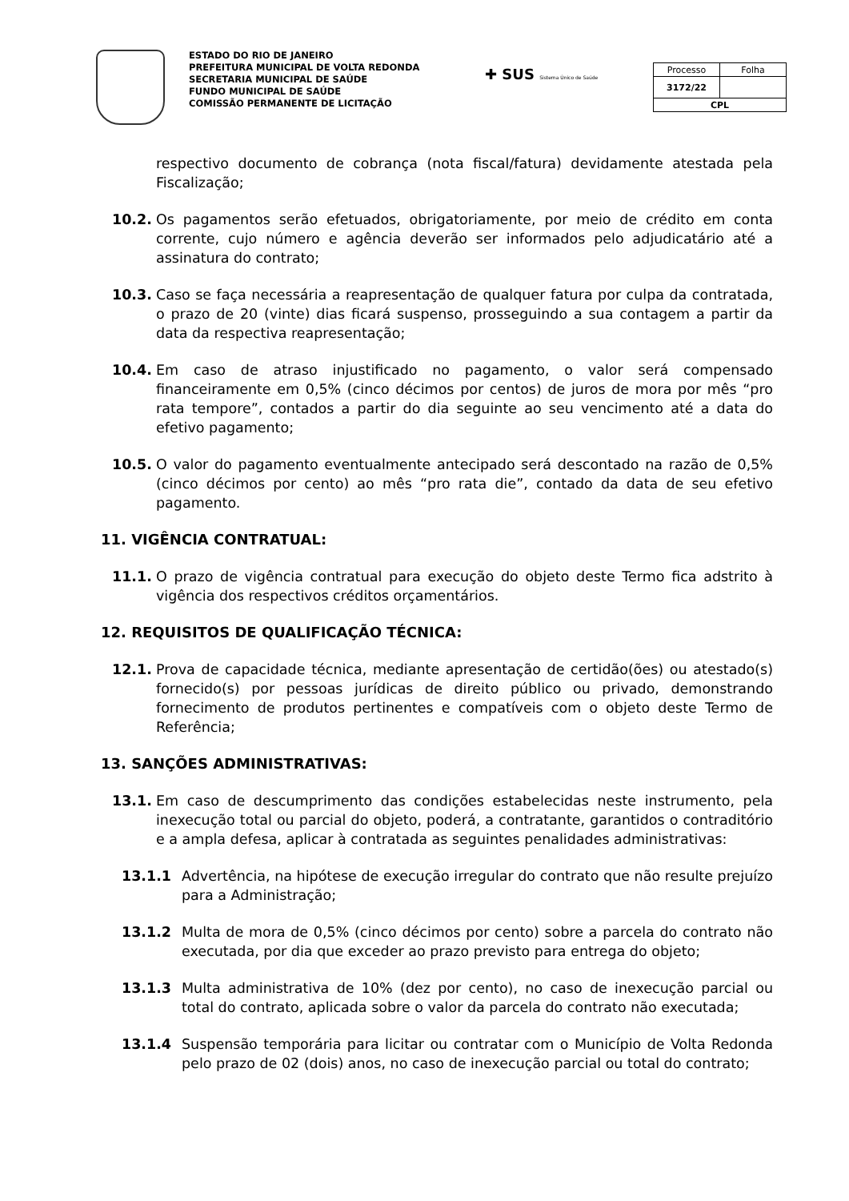ESTADO DO RIO DE JANEIRO
PREFEITURA MUNICIPAL DE VOLTA REDONDA
SECRETARIA MUNICIPAL DE SAÚDE
FUNDO MUNICIPAL DE SAÚDE
COMISSÃO PERMANENTE DE LICITAÇÃO
✚ SUS Sistema Único de Saúde
| Processo | Folha |
| 3172/22 | |
| CPL | |
respectivo documento de cobrança (nota fiscal/fatura) devidamente atestada pela Fiscalização;
10.2. Os pagamentos serão efetuados, obrigatoriamente, por meio de crédito em conta corrente, cujo número e agência deverão ser informados pelo adjudicatário até a assinatura do contrato;
10.3. Caso se faça necessária a reapresentação de qualquer fatura por culpa da contratada, o prazo de 20 (vinte) dias ficará suspenso, prosseguindo a sua contagem a partir da data da respectiva reapresentação;
10.4. Em caso de atraso injustificado no pagamento, o valor será compensado financeiramente em 0,5% (cinco décimos por centos) de juros de mora por mês “pro rata tempore”, contados a partir do dia seguinte ao seu vencimento até a data do efetivo pagamento;
10.5. O valor do pagamento eventualmente antecipado será descontado na razão de 0,5% (cinco décimos por cento) ao mês “pro rata die”, contado da data de seu efetivo pagamento.
11. VIGÊNCIA CONTRATUAL:
11.1. O prazo de vigência contratual para execução do objeto deste Termo fica adstrito à vigência dos respectivos créditos orçamentários.
12. REQUISITOS DE QUALIFICAÇÃO TÉCNICA:
12.1. Prova de capacidade técnica, mediante apresentação de certidão(ões) ou atestado(s) fornecido(s) por pessoas jurídicas de direito público ou privado, demonstrando fornecimento de produtos pertinentes e compatíveis com o objeto deste Termo de Referência;
13. SANÇÕES ADMINISTRATIVAS:
13.1. Em caso de descumprimento das condições estabelecidas neste instrumento, pela inexecução total ou parcial do objeto, poderá, a contratante, garantidos o contraditório e a ampla defesa, aplicar à contratada as seguintes penalidades administrativas:
13.1.1 Advertência, na hipótese de execução irregular do contrato que não resulte prejuízo para a Administração;
13.1.2 Multa de mora de 0,5% (cinco décimos por cento) sobre a parcela do contrato não executada, por dia que exceder ao prazo previsto para entrega do objeto;
13.1.3 Multa administrativa de 10% (dez por cento), no caso de inexecução parcial ou total do contrato, aplicada sobre o valor da parcela do contrato não executada;
13.1.4 Suspensão temporária para licitar ou contratar com o Município de Volta Redonda pelo prazo de 02 (dois) anos, no caso de inexecução parcial ou total do contrato;